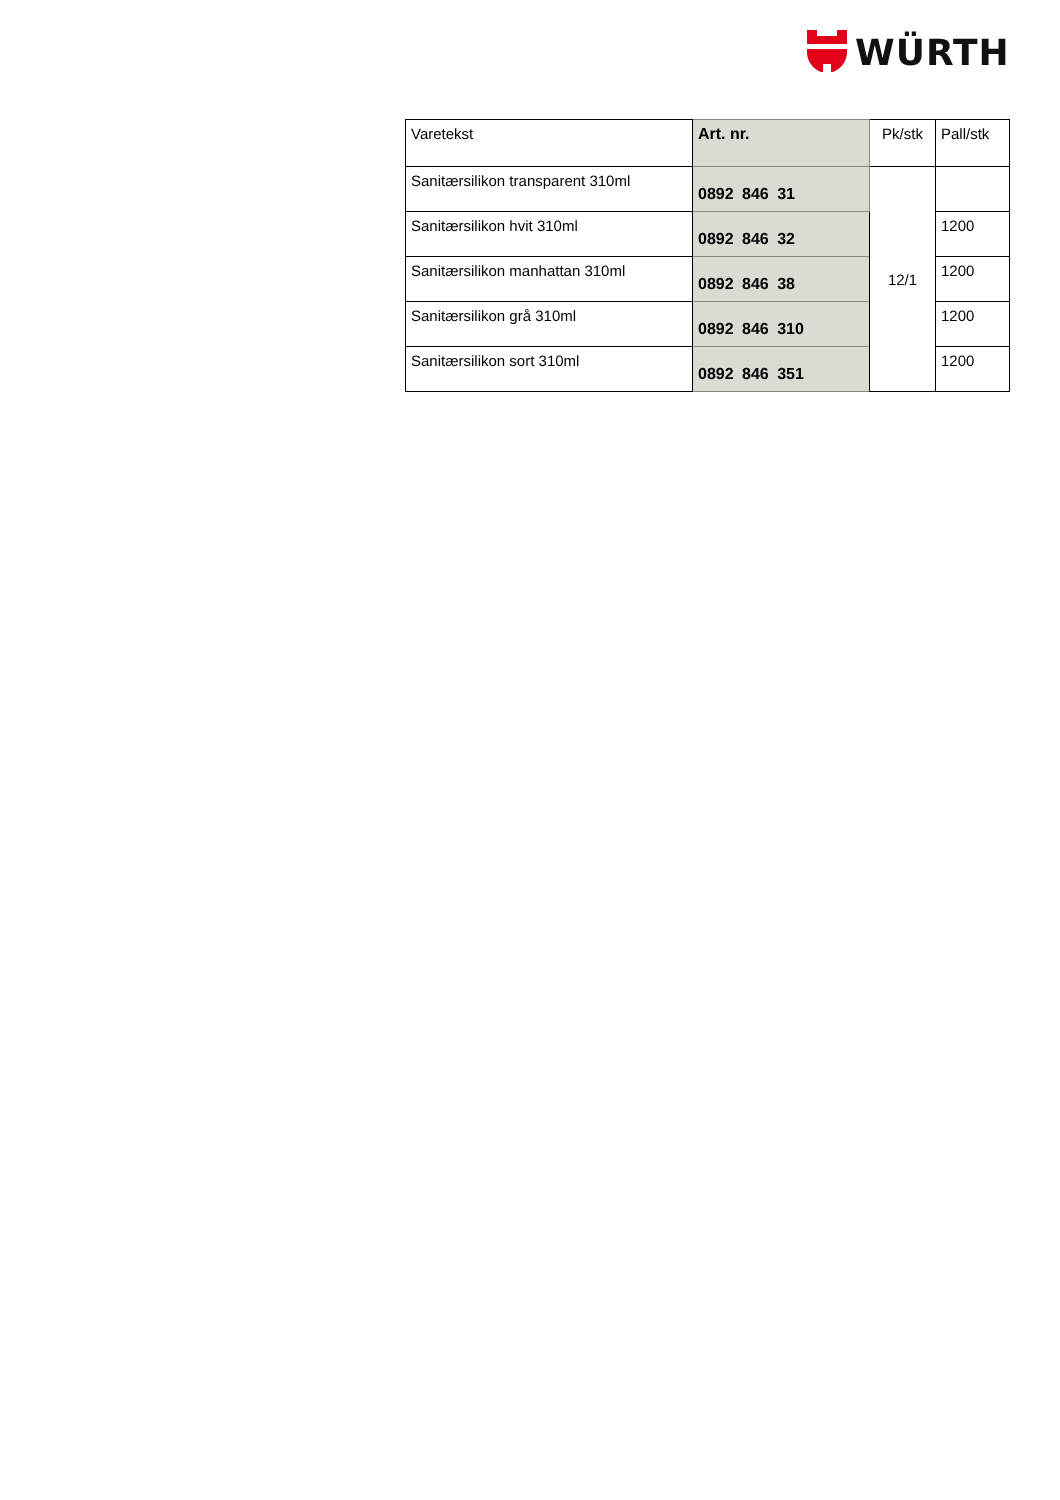WÜRTH
| Varetekst | Art. nr. | Pk/stk | Pall/stk |
| --- | --- | --- | --- |
| Sanitærsilikon transparent 310ml | 0892 846 31 | 12/1 | |
| Sanitærsilikon hvit 310ml | 0892 846 32 | | 1200 |
| Sanitærsilikon manhattan 310ml | 0892 846 38 | | 1200 |
| Sanitærsilikon grå 310ml | 0892 846 310 | | 1200 |
| Sanitærsilikon sort 310ml | 0892 846 351 | | 1200 |